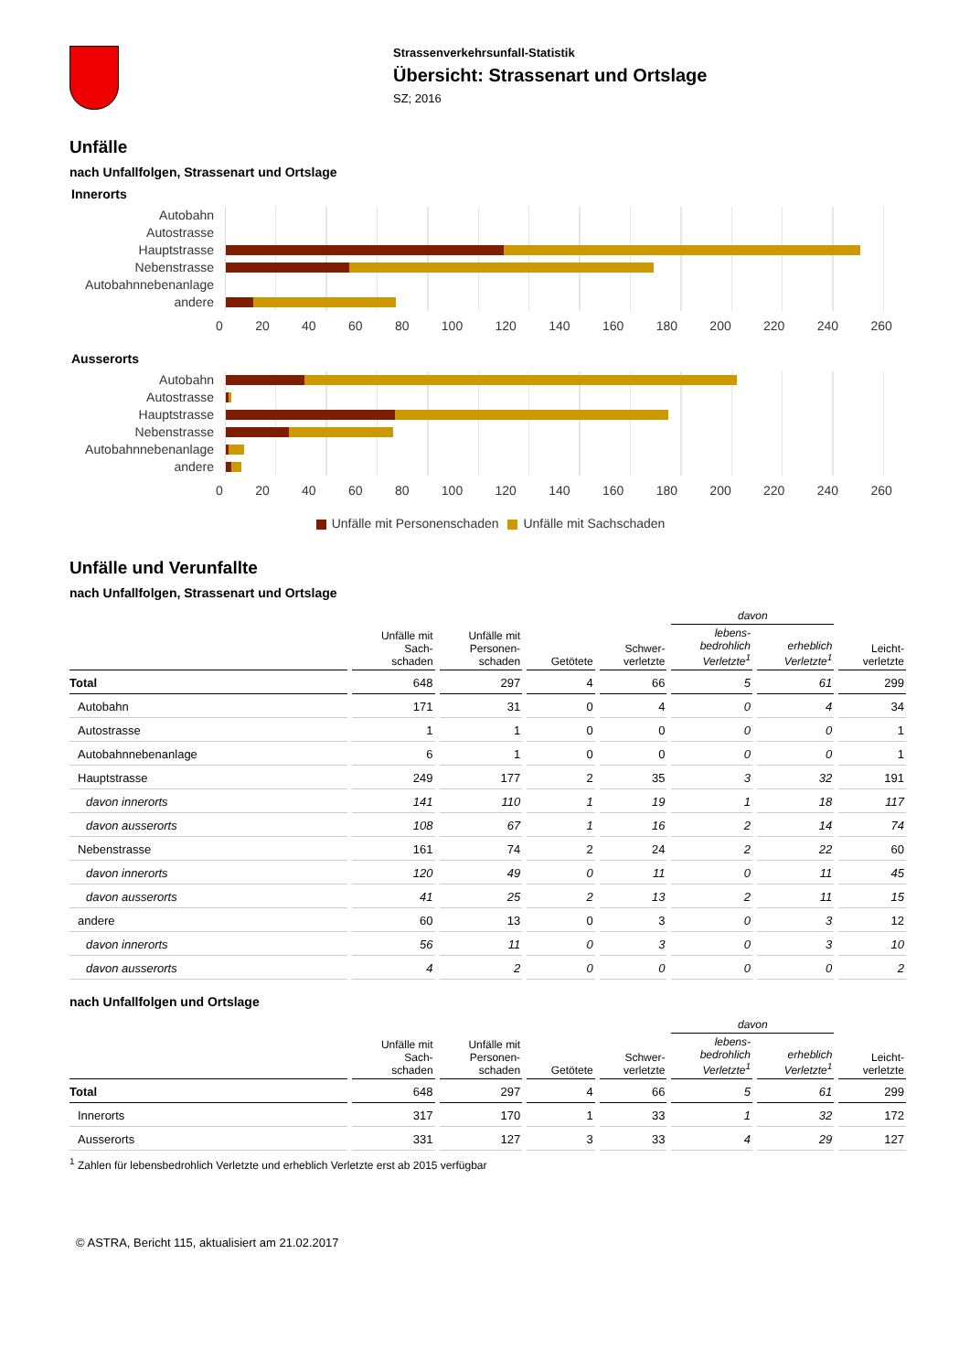Strassenverkehrsunfall-Statistik
Übersicht: Strassenart und Ortslage
SZ; 2016
Unfälle
nach Unfallfolgen, Strassenart und Ortslage
Innerorts
Autobahn
Autostrasse
Hauptstrasse
Nebenstrasse
Autobahnnebenanlage
andere
0 20 40 60 80 100 120 140 160 180 200 220 240 260
Ausserorts
Autobahn
Autostrasse
Hauptstrasse
Nebenstrasse
Autobahnnebenanlage
andere
0 20 40 60 80 100 120 140 160 180 200 220 240 260
Unfälle mit Personenschaden Unfälle mit Sachschaden
Unfälle und Verunfallte
nach Unfallfolgen, Strassenart und Ortslage
| | | | | | davon | | |
| --- | --- | --- | --- | --- | --- | --- | --- |
| | Unfälle mit Sach- schaden | Unfälle mit Personen- schaden | Getötete | Schwer- verletzte | lebens- bedrohlich Verletzte<sup>1</sup> | erheblich Verletzte<sup>1</sup> | Leicht- verletzte |
| Total | 648 | 297 | 4 | 66 | 5 | 61 | 299 |
| Autobahn | 171 | 31 | 0 | 4 | 0 | 4 | 34 |
| Autostrasse | 1 | 1 | 0 | 0 | 0 | 0 | 1 |
| Autobahnnebenanlage | 6 | 1 | 0 | 0 | 0 | 0 | 1 |
| Hauptstrasse | 249 | 177 | 2 | 35 | 3 | 32 | 191 |
| davon innerorts | 141 | 110 | 1 | 19 | 1 | 18 | 117 |
| davon ausserorts | 108 | 67 | 1 | 16 | 2 | 14 | 74 |
| Nebenstrasse | 161 | 74 | 2 | 24 | 2 | 22 | 60 |
| davon innerorts | 120 | 49 | 0 | 11 | 0 | 11 | 45 |
| davon ausserorts | 41 | 25 | 2 | 13 | 2 | 11 | 15 |
| andere | 60 | 13 | 0 | 3 | 0 | 3 | 12 |
| davon innerorts | 56 | 11 | 0 | 3 | 0 | 3 | 10 |
| davon ausserorts | 4 | 2 | 0 | 0 | 0 | 0 | 2 |
nach Unfallfolgen und Ortslage
| | | | | | davon | | |
| --- | --- | --- | --- | --- | --- | --- | --- |
| | Unfälle mit Sach- schaden | Unfälle mit Personen- schaden | Getötete | Schwer- verletzte | lebens- bedrohlich Verletzte<sup>1</sup> | erheblich Verletzte<sup>1</sup> | Leicht- verletzte |
| Total | 648 | 297 | 4 | 66 | 5 | 61 | 299 |
| Innerorts | 317 | 170 | 1 | 33 | 1 | 32 | 172 |
| Ausserorts | 331 | 127 | 3 | 33 | 4 | 29 | 127 |
<sup>1</sup> Zahlen für lebensbedrohlich Verletzte und erheblich Verletzte erst ab 2015 verfügbar
© ASTRA, Bericht 115, aktualisiert am 21.02.2017